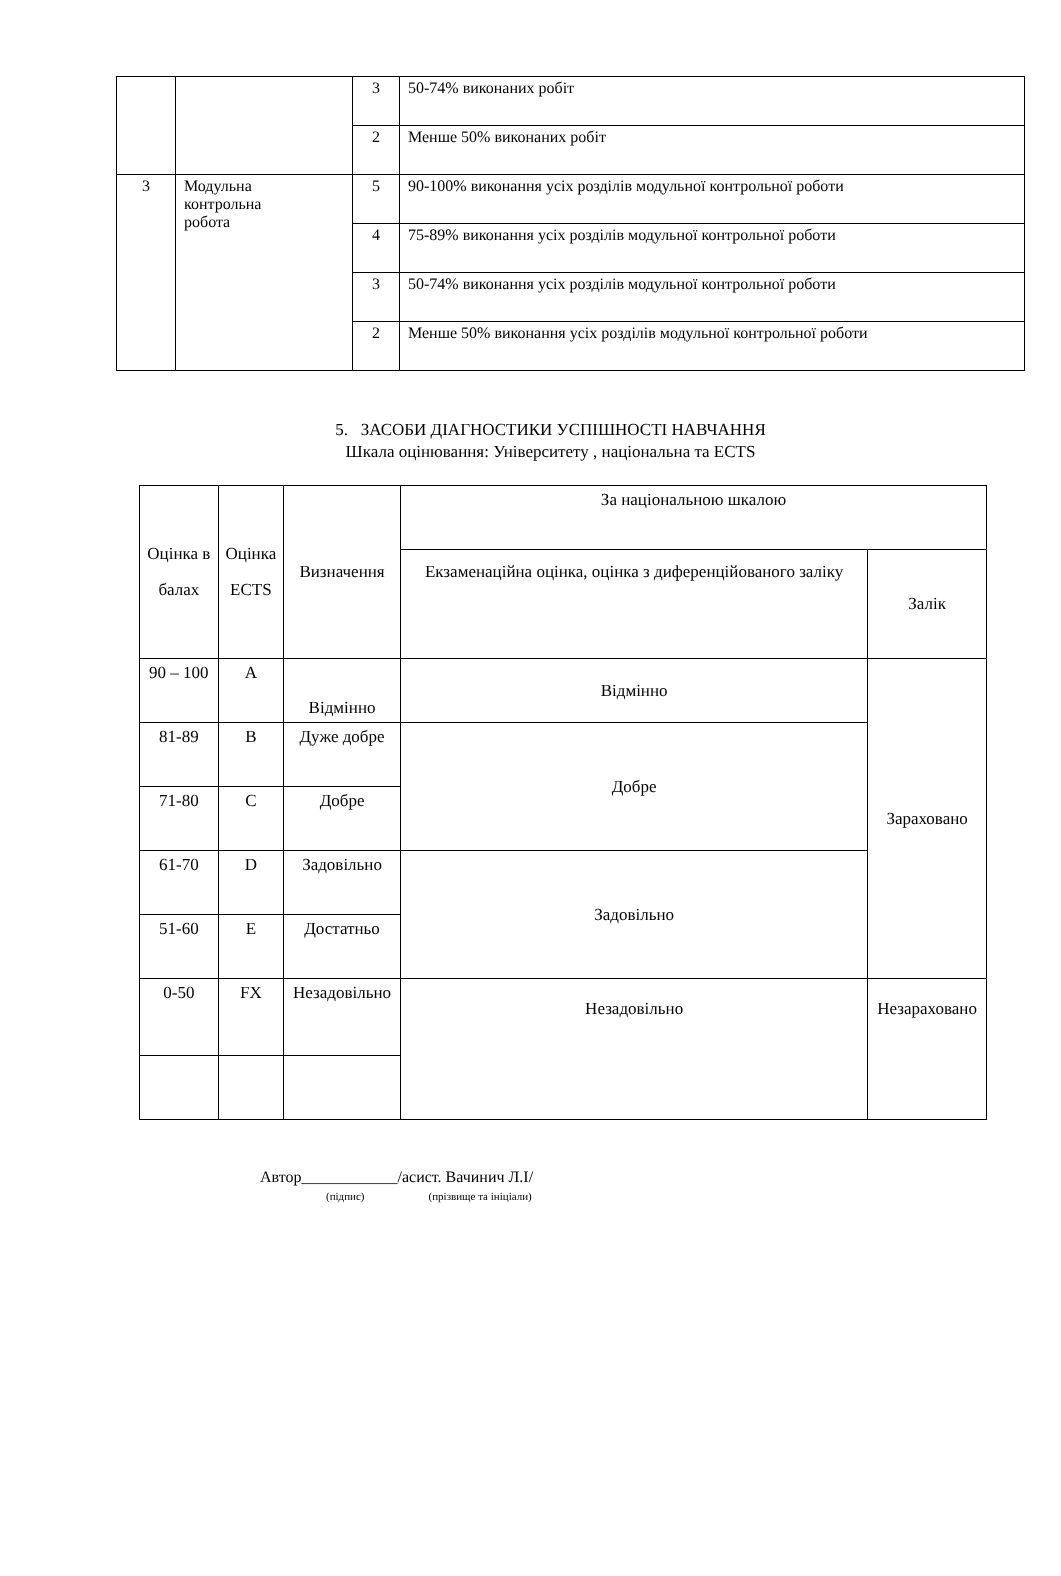| | | 3 | 50-74% виконаних робіт |
| | | 2 | Менше 50% виконаних робіт |
| 3 | Модульна контрольна робота | 5 | 90-100% виконання усіх розділів модульної контрольної роботи |
| | | 4 | 75-89% виконання усіх розділів модульної контрольної роботи |
| | | 3 | 50-74% виконання усіх розділів модульної контрольної роботи |
| | | 2 | Менше 50% виконання усіх розділів модульної контрольної роботи |
5. ЗАСОБИ ДІАГНОСТИКИ УСПІШНОСТІ НАВЧАННЯ
Шкала оцінювання: Університету , національна та ECTS
| Оцінка в балах | Оцінка ECTS | Визначення | За національною шкалою | |
| | | | Екзаменаційна оцінка, оцінка з диференційованого заліку | Залік |
| 90 – 100 | A | Відмінно | Відмінно | Зараховано |
| 81-89 | B | Дуже добре | Добре | |
| 71-80 | C | Добре | | |
| 61-70 | D | Задовільно | Задовільно | |
| 51-60 | E | Достатньо | | |
| 0-50 | FX | Незадовільно | Незадовільно | Незараховано |
Автор____________/асист. Вачинич Л.І/
(підпис) (прізвище та ініціали)